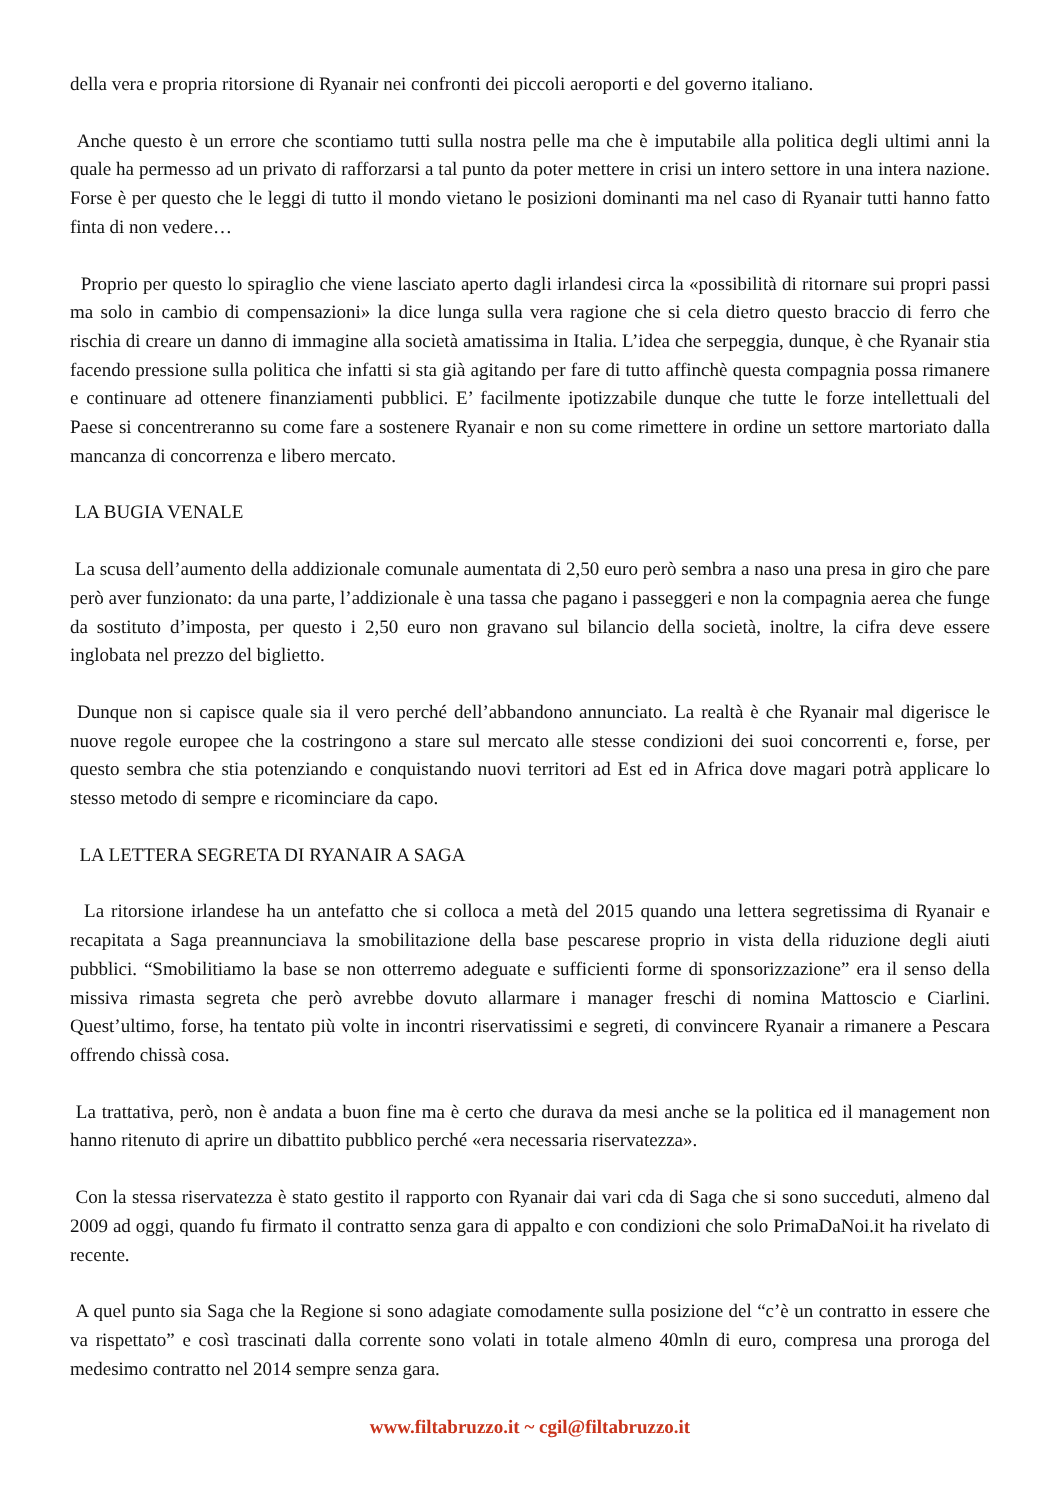della vera e propria ritorsione di Ryanair nei confronti dei piccoli aeroporti e del governo italiano.
Anche questo è un errore che scontiamo tutti sulla nostra pelle ma che è imputabile alla politica degli ultimi anni la quale ha permesso ad un privato di rafforzarsi a tal punto da poter mettere in crisi un intero settore in una intera nazione. Forse è per questo che le leggi di tutto il mondo vietano le posizioni dominanti ma nel caso di Ryanair tutti hanno fatto finta di non vedere…
Proprio per questo lo spiraglio che viene lasciato aperto dagli irlandesi circa la «possibilità di ritornare sui propri passi ma solo in cambio di compensazioni» la dice lunga sulla vera ragione che si cela dietro questo braccio di ferro che rischia di creare un danno di immagine alla società amatissima in Italia. L’idea che serpeggia, dunque, è che Ryanair stia facendo pressione sulla politica che infatti si sta già agitando per fare di tutto affinchè questa compagnia possa rimanere e continuare ad ottenere finanziamenti pubblici. E’ facilmente ipotizzabile dunque che tutte le forze intellettuali del Paese si concentreranno su come fare a sostenere Ryanair e non su come rimettere in ordine un settore martoriato dalla mancanza di concorrenza e libero mercato.
LA BUGIA VENALE
La scusa dell’aumento della addizionale comunale aumentata di 2,50 euro però sembra a naso una presa in giro che pare però aver funzionato: da una parte, l’addizionale è una tassa che pagano i passeggeri e non la compagnia aerea che funge da sostituto d’imposta, per questo i 2,50 euro non gravano sul bilancio della società, inoltre, la cifra deve essere inglobata nel prezzo del biglietto.
Dunque non si capisce quale sia il vero perché dell’abbandono annunciato. La realtà è che Ryanair mal digerisce le nuove regole europee che la costringono a stare sul mercato alle stesse condizioni dei suoi concorrenti e, forse, per questo sembra che stia potenziando e conquistando nuovi territori ad Est ed in Africa dove magari potrà applicare lo stesso metodo di sempre e ricominciare da capo.
LA LETTERA SEGRETA DI RYANAIR A SAGA
La ritorsione irlandese ha un antefatto che si colloca a metà del 2015 quando una lettera segretissima di Ryanair e recapitata a Saga preannunciava la smobilitazione della base pescarese proprio in vista della riduzione degli aiuti pubblici. “Smobilitiamo la base se non otterremo adeguate e sufficienti forme di sponsorizzazione” era il senso della missiva rimasta segreta che però avrebbe dovuto allarmare i manager freschi di nomina Mattoscio e Ciarlini. Quest’ultimo, forse, ha tentato più volte in incontri riservatissimi e segreti, di convincere Ryanair a rimanere a Pescara offrendo chissà cosa.
La trattativa, però, non è andata a buon fine ma è certo che durava da mesi anche se la politica ed il management non hanno ritenuto di aprire un dibattito pubblico perché «era necessaria riservatezza».
Con la stessa riservatezza è stato gestito il rapporto con Ryanair dai vari cda di Saga che si sono succeduti, almeno dal 2009 ad oggi, quando fu firmato il contratto senza gara di appalto e con condizioni che solo PrimaDaNoi.it ha rivelato di recente.
A quel punto sia Saga che la Regione si sono adagiate comodamente sulla posizione del “c’è un contratto in essere che va rispettato” e così trascinati dalla corrente sono volati in totale almeno 40mln di euro, compresa una proroga del medesimo contratto nel 2014 sempre senza gara.
www.filtabruzzo.it ~ cgil@filtabruzzo.it